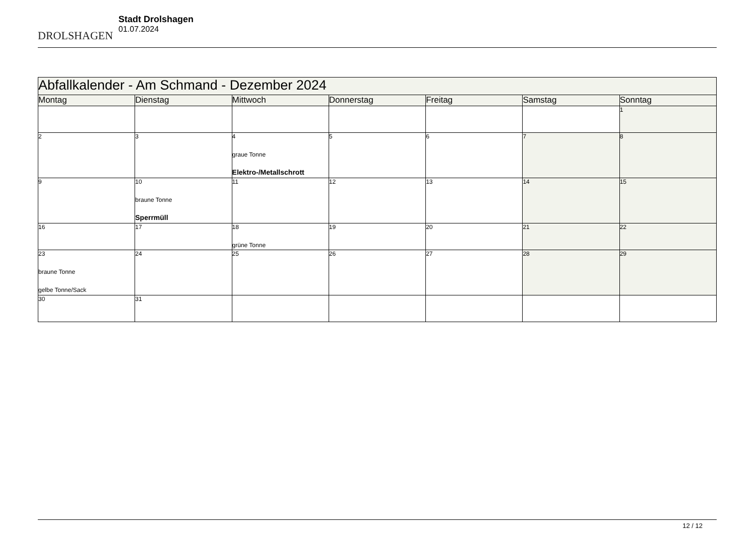DROLSHAGEN
Stadt Drolshagen
01.07.2024
| Abfallkalender - Am Schmand - Dezember 2024 | | | | | | |
| --- | --- | --- | --- | --- | --- | --- |
| Montag | Dienstag | Mittwoch | Donnerstag | Freitag | Samstag | Sonntag |
| | | | | | | 1 |
| 2 | 3 | 4 graue Tonne Elektro-/Metallschrott | 5 | 6 | 7 | 8 |
| 9 | 10 braune Tonne Sperrmüll | 11 | 12 | 13 | 14 | 15 |
| 16 | 17 | 18 grüne Tonne | 19 | 20 | 21 | 22 |
| 23 braune Tonne gelbe Tonne/Sack | 24 | 25 | 26 | 27 | 28 | 29 |
| 30 | 31 | | | | | |
12 / 12